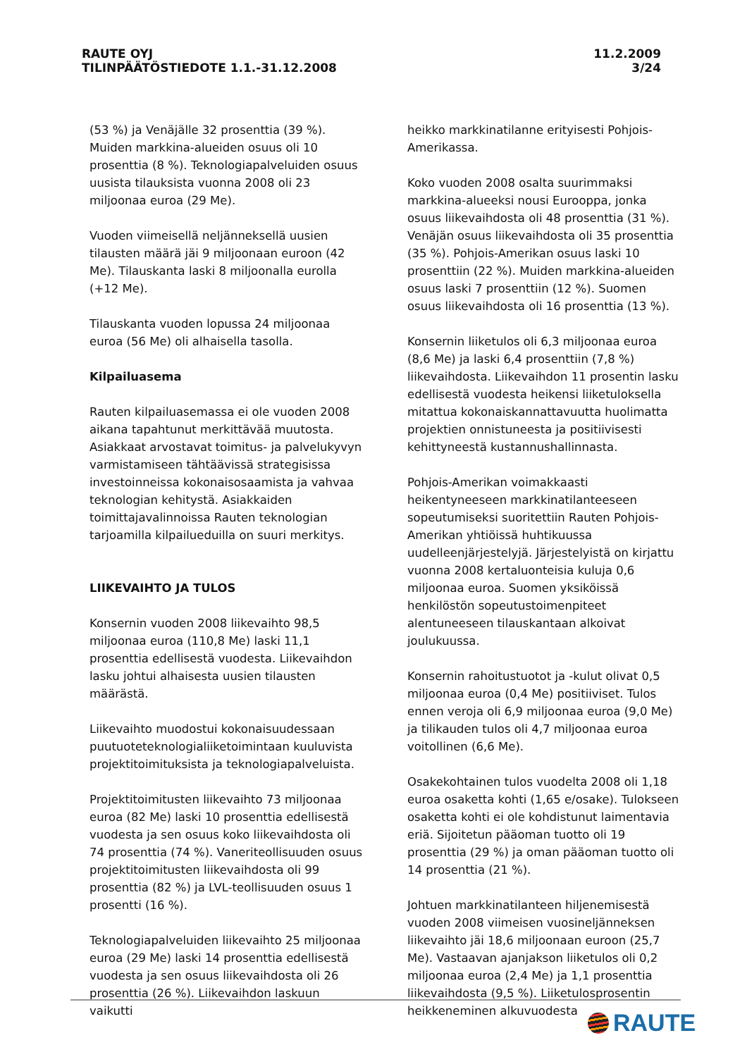RAUTE OYJ
TILINPÄÄTÖSTIEDOTE 1.1.-31.12.2008
11.2.2009
3/24
(53 %) ja Venäjälle 32 prosenttia (39 %). Muiden markkina-alueiden osuus oli 10 prosenttia (8 %). Teknologiapalveluiden osuus uusista tilauksista vuonna 2008 oli 23 miljoonaa euroa (29 Me).
Vuoden viimeisellä neljänneksellä uusien tilausten määrä jäi 9 miljoonaan euroon (42 Me). Tilauskanta laski 8 miljoonalla eurolla (+12 Me).
Tilauskanta vuoden lopussa 24 miljoonaa euroa (56 Me) oli alhaisella tasolla.
Kilpailuasema
Rauten kilpailuasemassa ei ole vuoden 2008 aikana tapahtunut merkittävää muutosta. Asiakkaat arvostavat toimitus- ja palvelukyvyn varmistamiseen tähtäävissä strategisissa investoinneissa kokonaisosaamista ja vahvaa teknologian kehitystä. Asiakkaiden toimittajavalinnoissa Rauten teknologian tarjoamilla kilpailueduilla on suuri merkitys.
LIIKEVAIHTO JA TULOS
Konsernin vuoden 2008 liikevaihto 98,5 miljoonaa euroa (110,8 Me) laski 11,1 prosenttia edellisestä vuodesta. Liikevaihdon lasku johtui alhaisesta uusien tilausten määrästä.
Liikevaihto muodostui kokonaisuudessaan puutuoteteknologialiiketoimintaan kuuluvista projektitoimituksista ja teknologiapalveluista.
Projektitoimitusten liikevaihto 73 miljoonaa euroa (82 Me) laski 10 prosenttia edellisestä vuodesta ja sen osuus koko liikevaihdosta oli 74 prosenttia (74 %). Vaneriteollisuuden osuus projektitoimitusten liikevaihdosta oli 99 prosenttia (82 %) ja LVL-teollisuuden osuus 1 prosentti (16 %).
Teknologiapalveluiden liikevaihto 25 miljoonaa euroa (29 Me) laski 14 prosenttia edellisestä vuodesta ja sen osuus liikevaihdosta oli 26 prosenttia (26 %). Liikevaihdon laskuun vaikutti
heikko markkinatilanne erityisesti Pohjois-Amerikassa.
Koko vuoden 2008 osalta suurimmaksi markkina-alueeksi nousi Eurooppa, jonka osuus liikevaihdosta oli 48 prosenttia (31 %). Venäjän osuus liikevaihdosta oli 35 prosenttia (35 %). Pohjois-Amerikan osuus laski 10 prosenttiin (22 %). Muiden markkina-alueiden osuus laski 7 prosenttiin (12 %). Suomen osuus liikevaihdosta oli 16 prosenttia (13 %).
Konsernin liiketulos oli 6,3 miljoonaa euroa (8,6 Me) ja laski 6,4 prosenttiin (7,8 %) liikevaihdosta. Liikevaihdon 11 prosentin lasku edellisestä vuodesta heikensi liiketuloksella mitattua kokonaiskannattavuutta huolimatta projektien onnistuneesta ja positiivisesti kehittyneestä kustannushallinnasta.
Pohjois-Amerikan voimakkaasti heikentyneeseen markkinatilanteeseen sopeutumiseksi suoritettiin Rauten Pohjois-Amerikan yhtiöissä huhtikuussa uudelleenjärjestelyjä. Järjestelyistä on kirjattu vuonna 2008 kertaluonteisia kuluja 0,6 miljoonaa euroa. Suomen yksiköissä henkilöstön sopeutustoimenpiteet alentuneeseen tilauskantaan alkoivat joulukuussa.
Konsernin rahoitustuotot ja -kulut olivat 0,5 miljoonaa euroa (0,4 Me) positiiviset. Tulos ennen veroja oli 6,9 miljoonaa euroa (9,0 Me) ja tilikauden tulos oli 4,7 miljoonaa euroa voitollinen (6,6 Me).
Osakekohtainen tulos vuodelta 2008 oli 1,18 euroa osaketta kohti (1,65 e/osake). Tulokseen osaketta kohti ei ole kohdistunut laimentavia eriä. Sijoitetun pääoman tuotto oli 19 prosenttia (29 %) ja oman pääoman tuotto oli 14 prosenttia (21 %).
Johtuen markkinatilanteen hiljenemisestä vuoden 2008 viimeisen vuosineljänneksen liikevaihto jäi 18,6 miljoonaan euroon (25,7 Me). Vastaavan ajanjakson liiketulos oli 0,2 miljoonaa euroa (2,4 Me) ja 1,1 prosenttia liikevaihdosta (9,5 %). Liiketulosprosentin heikkeneminen alkuvuodesta
RAUTE